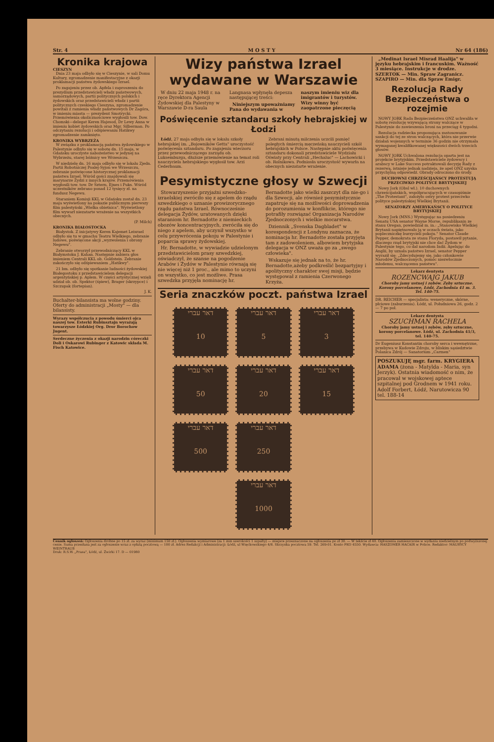Str. 4 M O S T Y Nr 64 (186)
Kronika krajowa
CIESZYN
Dnia 23 maja odbyło się w Cieszynie, w sali Domu Kultury, zgromadzenie manifestacyjne z okazji proklamacji państwa żydowskiego Izrael.
Po zagajeniu przez ob. Apfela i zaproszeniu do prezydium przedstawicieli władz państwowych, samorządowych, partii politycznych polskich i żydowskich oraz przedstawicieli władz i partii politycznych czeskiego Cieszyna, zgromadzenie powitali z ramienia władz państwowych Dr Zagóra, w imieniu miasta — prezydent Smotrycki. Przemówienia okolicznościowe wygłosili tow. Dow. Chomski—delegat Keren Hajesod, Dr Lewy Anna w imieniu kobiet żydowskich oraz Mgr. Silberman. Po odczytaniu rezolucji i odśpiewaniu Hatikwy zgromadzenie zamknięto.
KRONIKA WYBRZEŻA
W związku z proklamacją państwa żydowskiego w Palestynie odbyło się w sobotę dn. 15 maja, w Gdańsku uroczyste nabożeństwo w jedynej na Wybrzeżu, starej bóżnicy we Wrzeszczu.
W niedzielę dn. 16 maja odbyło się w lokalu Zjedn. Partii Robotniczej Poalej-Syjon we Wrzeszczu, zebranie poświęcone historycznej proklamacji państwa Izrael. Wśród gości znajdowali się marynarze Żydzi z innych krajów. Przemówienia wygłosili tow. tow. Dr Sztern, Ejnes i Fuks. Wśród uczestników zebrano ponad 12 tysięcy zł. na fundusz Negewu.
Staraniem Komisji KKL w Gdańsku został dn. 23 maja wyświetlony na pokazie publicznym pierwszy film palestyński „Wielka obietnica". Wyświetlony film wywarł niezatarte wrażenie na wszystkich obecnych.
(P. Milch)
KRONIKA BIAŁOSTOCKA
Białystok. Z inicjatywy Keren Kajemet Leisrael odbyło się tu w gmachu Teatru Wielkiego, zebranie ludowe, poświęcone akcji „wyzwolenia i obrony Negewu".
Zebranie otworzył przewodniczący KKL w Białymstoku J. Kahan. Następnie zabiera głos imieniem Centrali KKL ob. Goldstein. Zebranie zakończyło się odśpiewaniem „Hatikwy".
21 bm. odbyło się spotkanie ludności żydowskiej Białegostoku z przedstawicielem delegacji argentyńskiej p. Aplem. W części artystycznej wzięli udział ob. ob. Spektor (śpiew), Brager (skrzypce) i Szczupak (fortepian).
J. K.
Buchalter-bilansista ma wolne godziny. Oferty do administracji „Mosty" — dla bilansisty.
Wyrazy współczucia z powodu śmierci ojca naszej tow. Esterki Rubinsztajn wyrażają towarzysze Łódzkiej Org. Dror Borochow Jugent.
Serdeczne życzenia z okazji narodzin córeczki Doli i Oskarowi Rubinger z Katowic składa M. Fisch Katowice.
Wizy państwa Izrael wydawane w Warszawie
W dniu 22 maja 1948 r. na ręce Dyrektora Agencji Żydowskiej dla Palestyny w Warszawie D-ra Saula Langnasa wpłynęła depesza następującej treści:
Niniejszym upoważniamy Pana do wydawania w naszym imieniu wiz dla imigrantów i turystów. Wizy winny być zaopatrzone pieczęcią
Poświęcenie sztandaru szkoły hebrajskiej w Łodzi
Łódź, 27 maja odbyła się w lokalu szkoły hebrajskiej im. „Bojowników Getta" uroczystość poświęcenia sztandaru. Po zagajeniu wieczoru przez przewodniczącego zarządu ob. Luksemburga, dłuższe przemówienie na temat roli nauczyciela hebrajskiego wygłosił tow. Arzi Cederbaum.
Zebrani minutą milczenia uczcili pamięć poległych śmiercią męczeńską nauczycieli szkół hebrajskich w Polsce. Następnie aktu poświęcenia sztandaru dokonali przedstawiciele Wydziału Oświaty przy Centrali „Hechaluc" — Lachowicki i ob. Rolnikowa. Podniosła uroczystość wywarła na obecnych niezatarte wrażenie.
Pesymistyczne głosy w Szwecji
Stowarzyszenie przyjaźni szwedzko-izraelskiej zwróciło się z apelem do rządu szwedzkiego o uznanie prowizorycznego rządu państwa Izrael. Równocześnie delegacja Żydów, uratowanych dzięki staraniom hr. Bernadotte z niemieckich obozów koncentracyjnych, zwróciła się do niego z apelem, aby uczynił wszystko w celu przywrócenia pokoju w Palestynie i poparcia sprawy żydowskiej.
Hr. Bernadotte, w wywiadzie udzielonym przedstawicielom prasy szwedzkiej, oświadczył, że szanse na pogodzenie Arabów i Żydów w Palestynie równają się nie więcej niż 1 proc., ale mimo to uczyni on wszystko, co jest możliwe. Prasa szwedzka przyjęła nominację hr. Bernadotte jako wielki zaszczyt dla nie-go i dla Szwecji, ale również pesymistycznie zapatruje się na możliwości doprowadzenia do porozumienia w konflikcie, którego nie potrafiły rozwiązać Organizacja Narodów Zjednoczonych i wielkie mocarstwa.
Dziennik „Svenska Dagbladet" w korespondencji z Londynu zaznacza, że nominacja hr. Bernadotte została przyjęta tam z zadowoleniem, albowiem brytyjska delegacja w ONZ uważa go za „swego człowieka".
Wskazuje się jednak na to, że hr. Bernadotte,ażeby podkreślić bezpartyjny i apolityczny charakter swej misji, będzie występował z ramienia Czerwonego Krzyża.
Seria znaczków poczt. państwa Izrael
דאר עברי
10
דאר עברי
5
דאר עברי
3
דאר עברי
50
דאר עברי
20
דאר עברי
15
דאר עברי
500
דאר עברי
250
דאר עברי
1000
„Medinat Israel Misrad Haalija" w języku hebrajskim i francuskim. Ważność 3 miesiące. Instrukcje w drodze.
SZERTOK — Min. Spraw Zagranicz.
SZAPIRO — Min. dla Spraw Emigr.
Rezolucja Rady Bezpieczeństwa o rozejmie
NOWY JORK Rada Bezpieczeństwa ONZ uchwaliła w sobotę rezolucję wzywającą strony walczące w Palestynie do zawieszenia broni na przeciąg 4 tygodni.
Rezolucja radziecka proponująca zastosowanie sankcji do tej ze stron walczących, która nie przerwie działań wojennych w terminie 36 godzin nie otrzymała wymaganej kwalifikowanej większości dwóch trzecich głosów.
NOWY JORK Uchwalona rezolucja oparta jest na projekcie brytyjskim. Przedstawiciele żydowscy i arabscy w Lake Success potraktowali decyzję Rady z rezerwą, istnieje jednak nadzieja, że apel ONZ uzyska przychylną odpowiedź. Obrady odroczono do środy.
DUCHOWNI CHRZEŚCIJAŃSCY PROTESTUJĄ PRZECIWKO POLITYCE BRYTYJSKIEJ
Nowy Jork (Obsl wł.). 10 duchownych chrześcijańskich, współpracujących w czasopiśmie „The Protestant", założyło ostry protest przeciwko polityce palestyńskiej Wielkiej Brytanii.
SENATORZY AMERYKAŃSCY O POLITYCE BRYTYJSKIEJ
Nowy Jork (MNS.) Występując na posiedzeniu Senatu USA senator Wayne Morse, republikanin ze stanu Oregan, powiedział m. in.: „Stanowisko Wielkiej Brytanii napiętnowało ją w oczach świata, jako popleczniczkę burzycieli pokoju." Senator Claude Pepper, demokrata ze stanu Floryda, postawił pytanie, dlaczego rząd brytyjski nie chce dać Żydom w Palestynie tego, co dał narodom Indii. Apelując do Anglii, by uznała państwo Izrael, senator Pepper wyraził się: „Zdecydujemy się, jako członkowie Narodów Zjednoczonych, pomóc niezwłocznie młodemu, walczącemu państwu".
Lekarz dentysta
ROZENCWAJG JAKUB
Choroby jamy ustnej i zębów. Zęby sztuczne. Korony porcelanowe, Łódź, Zachodnia 41 m. 3. Tel. 140-75.
DR. REICHER — specjalista: weneryczne, skórne, płciowe (zaburzenia). Łódź, ul. Południowa 26, godz. 2 — 7 po poł.
Lekarz dentysta
SZUCHMAN RACHELA
Choroby jamy ustnej i zębów, zęby sztuczne, korony porcelanowe. Łódź, ul. Zachodnia 41/3, tel. 140-75.
Dr Eugeniusz Konstantin choroby serca i wewnętrzne, przebywa w Kudowie Zdroju, w bliskim sąsiedztwie Polanica Zdrój — Sanatorium „Carmen"
POSZUKUJĘ mgr. farm. KRYGIERA ADAMA (żona - Matylda - Maria, syn Jerzyk). Ostatnia wiadomość o nim, że pracował w wojskowej aptece szpitalnej pod Grodnem w 1941 roku. Adolf Forbert, Łódź, Narutowicza 90 tel. 188-14
Cennik ogłoszeń: Ogłoszenia drobne po 15 zł. za wyraz (minimum 150 zł.). Ogłoszenia wymiarowe (za 1 mm szerokości 1 szpalty) — miejsce przeznaczone na ogłoszenia po zł 30. — W tekście zł 40. Ogłoszenia zamieszczone w wydaniu niedzielnym po podwyższonej cenie. Suma przesłana jest za ogłoszenie wraz z opłatą pocztową — 100 zł. Adres Redakcji i Administracji: Łódź, ul Więckowskiego 4/8. Skrzynka pocztowa 59. Tel. 269-01. Konto PKO 4550. Wydawca: HASZOMER HACAIR w Polsce. Redaktor: MAURYCY WEINTRAUB
Druk: R.S.W. „Prasa", Łódź, ul. Żwirki 17. D — 01980